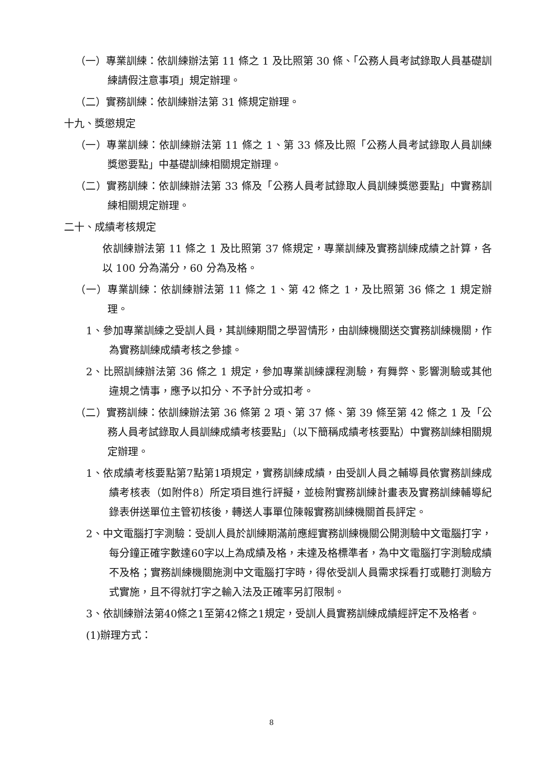（一）專業訓練：依訓練辦法第 11 條之 1 及比照第 30 條、「公務人員考試錄取人員基礎訓練請假注意事項」規定辦理。
（二）實務訓練：依訓練辦法第 31 條規定辦理。
十九、獎懲規定
（一）專業訓練：依訓練辦法第 11 條之 1、第 33 條及比照「公務人員考試錄取人員訓練獎懲要點」中基礎訓練相關規定辦理。
（二）實務訓練：依訓練辦法第 33 條及「公務人員考試錄取人員訓練獎懲要點」中實務訓練相關規定辦理。
二十、成績考核規定
依訓練辦法第 11 條之 1 及比照第 37 條規定，專業訓練及實務訓練成績之計算，各以 100 分為滿分，60 分為及格。
（一）專業訓練：依訓練辦法第 11 條之 1、第 42 條之 1，及比照第 36 條之 1 規定辦理。
1、參加專業訓練之受訓人員，其訓練期間之學習情形，由訓練機關送交實務訓練機關，作為實務訓練成績考核之參據。
2、比照訓練辦法第 36 條之 1 規定，參加專業訓練課程測驗，有舞弊、影響測驗或其他違規之情事，應予以扣分、不予計分或扣考。
（二）實務訓練：依訓練辦法第 36 條第 2 項、第 37 條、第 39 條至第 42 條之 1 及「公務人員考試錄取人員訓練成績考核要點」（以下簡稱成績考核要點）中實務訓練相關規定辦理。
1、依成績考核要點第7點第1項規定，實務訓練成績，由受訓人員之輔導員依實務訓練成績考核表（如附件8）所定項目進行評擬，並檢附實務訓練計畫表及實務訓練輔導紀錄表併送單位主管初核後，轉送人事單位陳報實務訓練機關首長評定。
2、中文電腦打字測驗：受訓人員於訓練期滿前應經實務訓練機關公開測驗中文電腦打字，每分鐘正確字數達60字以上為成績及格，未達及格標準者，為中文電腦打字測驗成績不及格；實務訓練機關施測中文電腦打字時，得依受訓人員需求採看打或聽打測驗方式實施，且不得就打字之輸入法及正確率另訂限制。
3、依訓練辦法第40條之1至第42條之1規定，受訓人員實務訓練成績經評定不及格者。
(1)辦理方式：
8